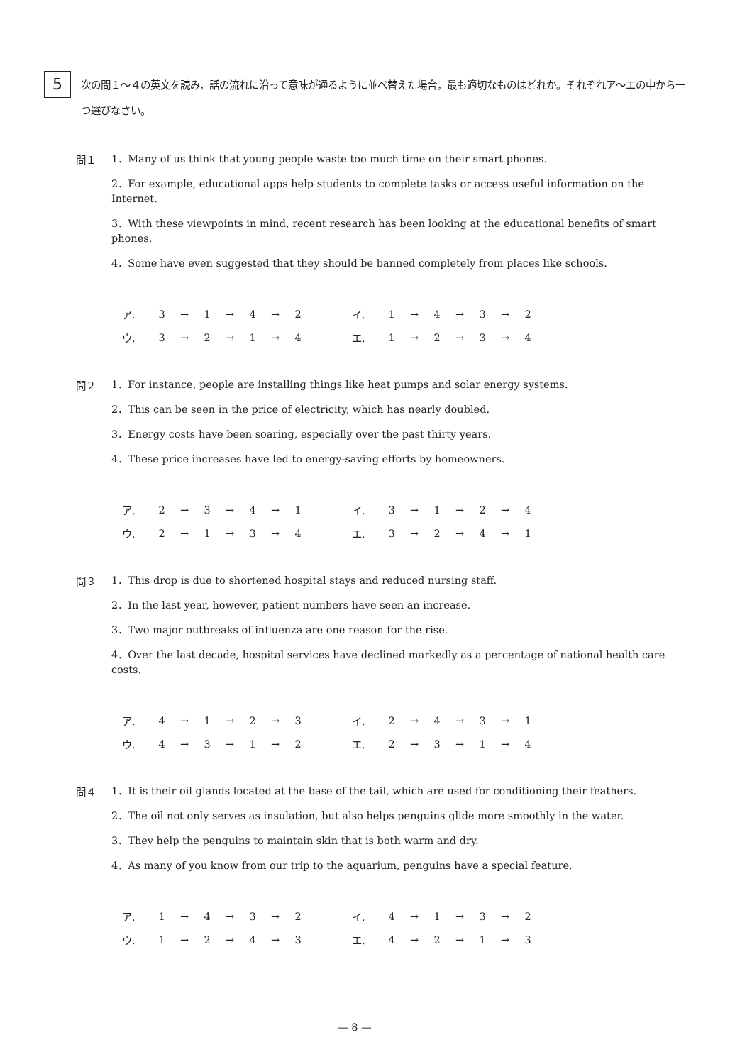5
次の問１～４の英文を読み，話の流れに沿って意味が通るように並べ替えた場合，最も適切なものはどれか。それぞれア～エの中から一つ選びなさい。
問１
1．Many of us think that young people waste too much time on their smart phones.
2．For example, educational apps help students to complete tasks or access useful information on the Internet.
3．With these viewpoints in mind, recent research has been looking at the educational benefits of smart phones.
4．Some have even suggested that they should be banned completely from places like schools.
| ア. | 3 | → | 1 | → | 4 | → | 2 | | イ. | 1 | → | 4 | → | 3 | → | 2 |
| ウ. | 3 | → | 2 | → | 1 | → | 4 | | エ. | 1 | → | 2 | → | 3 | → | 4 |
問２
1．For instance, people are installing things like heat pumps and solar energy systems.
2．This can be seen in the price of electricity, which has nearly doubled.
3．Energy costs have been soaring, especially over the past thirty years.
4．These price increases have led to energy-saving efforts by homeowners.
| ア. | 2 | → | 3 | → | 4 | → | 1 | | イ. | 3 | → | 1 | → | 2 | → | 4 |
| ウ. | 2 | → | 1 | → | 3 | → | 4 | | エ. | 3 | → | 2 | → | 4 | → | 1 |
問３
1．This drop is due to shortened hospital stays and reduced nursing staff.
2．In the last year, however, patient numbers have seen an increase.
3．Two major outbreaks of influenza are one reason for the rise.
4．Over the last decade, hospital services have declined markedly as a percentage of national health care costs.
| ア. | 4 | → | 1 | → | 2 | → | 3 | | イ. | 2 | → | 4 | → | 3 | → | 1 |
| ウ. | 4 | → | 3 | → | 1 | → | 2 | | エ. | 2 | → | 3 | → | 1 | → | 4 |
問４
1．It is their oil glands located at the base of the tail, which are used for conditioning their feathers.
2．The oil not only serves as insulation, but also helps penguins glide more smoothly in the water.
3．They help the penguins to maintain skin that is both warm and dry.
4．As many of you know from our trip to the aquarium, penguins have a special feature.
| ア. | 1 | → | 4 | → | 3 | → | 2 | | イ. | 4 | → | 1 | → | 3 | → | 2 |
| ウ. | 1 | → | 2 | → | 4 | → | 3 | | エ. | 4 | → | 2 | → | 1 | → | 3 |
— 8 —